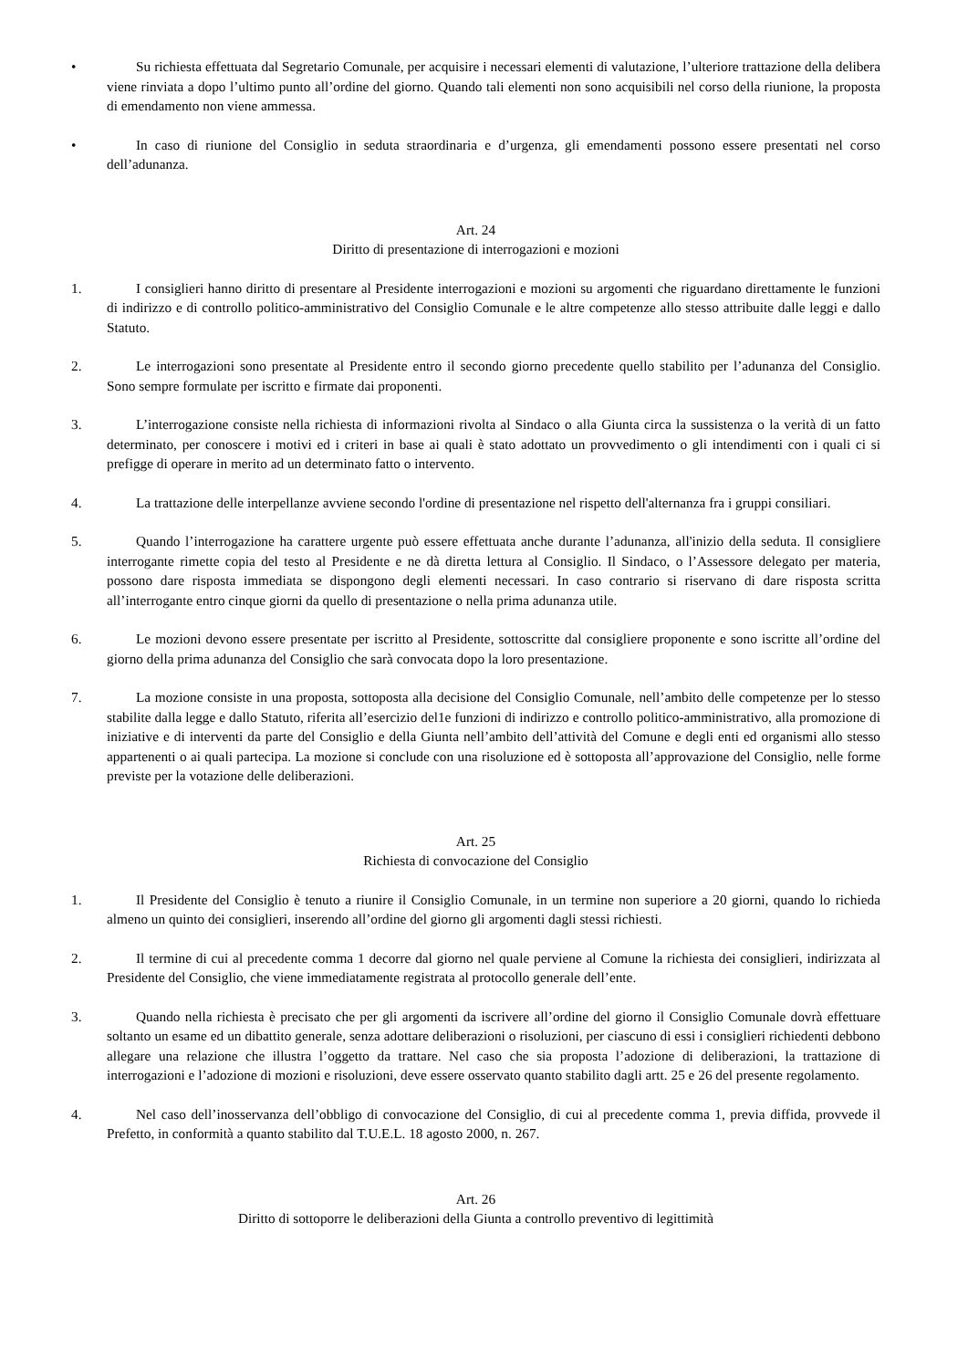• Su richiesta effettuata dal Segretario Comunale, per acquisire i necessari elementi di valutazione, l’ulteriore trattazione della delibera viene rinviata a dopo l’ultimo punto all’ordine del giorno. Quando tali elementi non sono acquisibili nel corso della riunione, la proposta di emendamento non viene ammessa.
• In caso di riunione del Consiglio in seduta straordinaria e d’urgenza, gli emendamenti possono essere presentati nel corso dell’adunanza.
Art. 24
Diritto di presentazione di interrogazioni e mozioni
1. I consiglieri hanno diritto di presentare al Presidente interrogazioni e mozioni su argomenti che riguardano direttamente le funzioni di indirizzo e di controllo politico-amministrativo del Consiglio Comunale e le altre competenze allo stesso attribuite dalle leggi e dallo Statuto.
2. Le interrogazioni sono presentate al Presidente entro il secondo giorno precedente quello stabilito per l’adunanza del Consiglio. Sono sempre formulate per iscritto e firmate dai proponenti.
3. L’interrogazione consiste nella richiesta di informazioni rivolta al Sindaco o alla Giunta circa la sussistenza o la verità di un fatto determinato, per conoscere i motivi ed i criteri in base ai quali è stato adottato un provvedimento o gli intendimenti con i quali ci si prefigge di operare in merito ad un determinato fatto o intervento.
4. La trattazione delle interpellanze avviene secondo l'ordine di presentazione nel rispetto dell'alternanza fra i gruppi consiliari.
5. Quando l’interrogazione ha carattere urgente può essere effettuata anche durante l’adunanza, all'inizio della seduta. Il consigliere interrogante rimette copia del testo al Presidente e ne dà diretta lettura al Consiglio. Il Sindaco, o l’Assessore delegato per materia, possono dare risposta immediata se dispongono degli elementi necessari. In caso contrario si riservano di dare risposta scritta all’interrogante entro cinque giorni da quello di presentazione o nella prima adunanza utile.
6. Le mozioni devono essere presentate per iscritto al Presidente, sottoscritte dal consigliere proponente e sono iscritte all’ordine del giorno della prima adunanza del Consiglio che sarà convocata dopo la loro presentazione.
7. La mozione consiste in una proposta, sottoposta alla decisione del Consiglio Comunale, nell’ambito delle competenze per lo stesso stabilite dalla legge e dallo Statuto, riferita all’esercizio del1e funzioni di indirizzo e controllo politico-amministrativo, alla promozione di iniziative e di interventi da parte del Consiglio e della Giunta nell’ambito dell’attività del Comune e degli enti ed organismi allo stesso appartenenti o ai quali partecipa. La mozione si conclude con una risoluzione ed è sottoposta all’approvazione del Consiglio, nelle forme previste per la votazione delle deliberazioni.
Art. 25
Richiesta di convocazione del Consiglio
1. Il Presidente del Consiglio è tenuto a riunire il Consiglio Comunale, in un termine non superiore a 20 giorni, quando lo richieda almeno un quinto dei consiglieri, inserendo all’ordine del giorno gli argomenti dagli stessi richiesti.
2. Il termine di cui al precedente comma 1 decorre dal giorno nel quale perviene al Comune la richiesta dei consiglieri, indirizzata al Presidente del Consiglio, che viene immediatamente registrata al protocollo generale dell’ente.
3. Quando nella richiesta è precisato che per gli argomenti da iscrivere all’ordine del giorno il Consiglio Comunale dovrà effettuare soltanto un esame ed un dibattito generale, senza adottare deliberazioni o risoluzioni, per ciascuno di essi i consiglieri richiedenti debbono allegare una relazione che illustra l’oggetto da trattare. Nel caso che sia proposta l’adozione di deliberazioni, la trattazione di interrogazioni e l’adozione di mozioni e risoluzioni, deve essere osservato quanto stabilito dagli artt. 25 e 26 del presente regolamento.
4. Nel caso dell’inosservanza dell’obbligo di convocazione del Consiglio, di cui al precedente comma 1, previa diffida, provvede il Prefetto, in conformità a quanto stabilito dal T.U.E.L. 18 agosto 2000, n. 267.
Art. 26
Diritto di sottoporre le deliberazioni della Giunta a controllo preventivo di legittimità